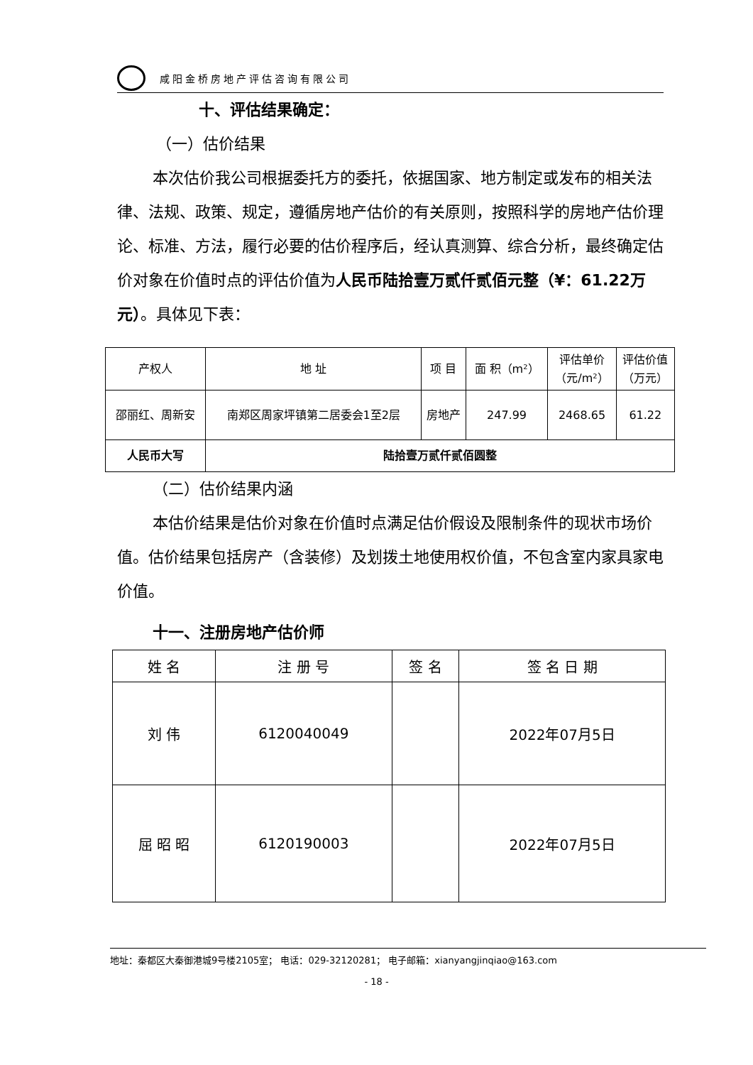咸阳金桥房地产评估咨询有限公司
十、评估结果确定：
（一）估价结果
本次估价我公司根据委托方的委托，依据国家、地方制定或发布的相关法律、法规、政策、规定，遵循房地产估价的有关原则，按照科学的房地产估价理论、标准、方法，履行必要的估价程序后，经认真测算、综合分析，最终确定估价对象在价值时点的评估价值为人民币陆拾壹万贰仟贰佰元整（¥：61.22万元）。具体见下表：
| 产权人 | 地 址 | 项 目 | 面 积（m²） | 评估单价 （元/m²） | 评估价值 （万元） |
| 邵丽红、周新安 | 南郑区周家坪镇第二居委会1至2层 | 房地产 | 247.99 | 2468.65 | 61.22 |
| 人民币大写 | 陆拾壹万贰仟贰佰圆整 | | | | |
（二）估价结果内涵
本估价结果是估价对象在价值时点满足估价假设及限制条件的现状市场价值。估价结果包括房产（含装修）及划拨土地使用权价值，不包含室内家具家电价值。
十一、注册房地产估价师
| 姓 名 | 注 册 号 | 签 名 | 签 名 日 期 |
| 刘 伟 | 6120040049 | | 2022年07月5日 |
| 屈 昭 昭 | 6120190003 | | 2022年07月5日 |
地址：秦都区大秦御港城9号楼2105室； 电话：029-32120281； 电子邮箱：xianyangjinqiao@163.com
- 18 -